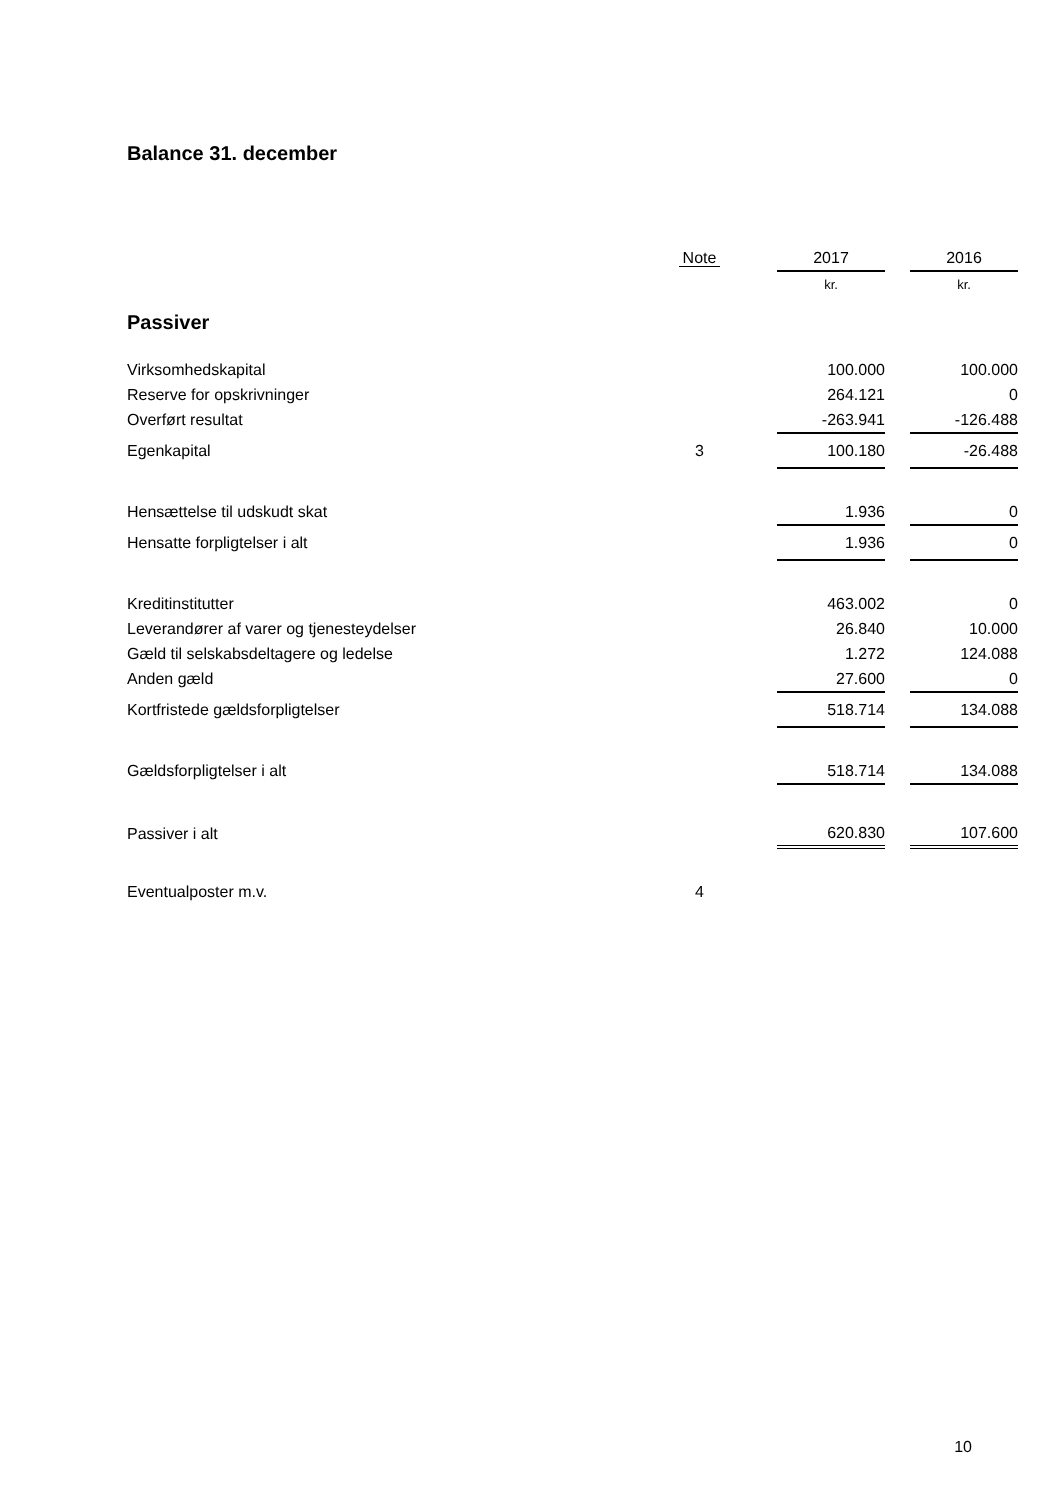Balance 31. december
| | Note | | 2017 | | 2016 |
| --- | --- | --- | --- | --- | --- |
| | | | kr. | | kr. |
| Passiver | | | | | |
| Virksomhedskapital | | | 100.000 | | 100.000 |
| Reserve for opskrivninger | | | 264.121 | | 0 |
| Overført resultat | | | -263.941 | | -126.488 |
| Egenkapital | 3 | | 100.180 | | -26.488 |
| Hensættelse til udskudt skat | | | 1.936 | | 0 |
| Hensatte forpligtelser i alt | | | 1.936 | | 0 |
| Kreditinstitutter | | | 463.002 | | 0 |
| Leverandører af varer og tjenesteydelser | | | 26.840 | | 10.000 |
| Gæld til selskabsdeltagere og ledelse | | | 1.272 | | 124.088 |
| Anden gæld | | | 27.600 | | 0 |
| Kortfristede gældsforpligtelser | | | 518.714 | | 134.088 |
| Gældsforpligtelser i alt | | | 518.714 | | 134.088 |
| Passiver i alt | | | 620.830 | | 107.600 |
| Eventualposter m.v. | 4 | | | | |
10